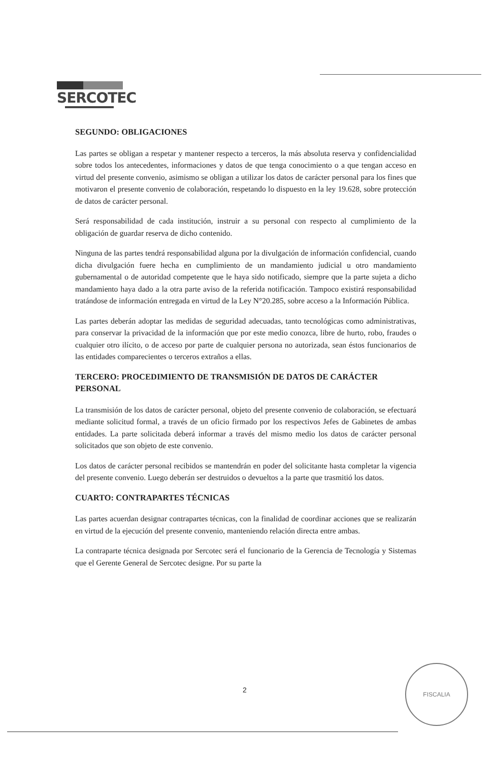SERCOTEC
SEGUNDO: OBLIGACIONES
Las partes se obligan a respetar y mantener respecto a terceros, la más absoluta reserva y confidencialidad sobre todos los antecedentes, informaciones y datos de que tenga conocimiento o a que tengan acceso en virtud del presente convenio, asimismo se obligan a utilizar los datos de carácter personal para los fines que motivaron el presente convenio de colaboración, respetando lo dispuesto en la ley 19.628, sobre protección de datos de carácter personal.
Será responsabilidad de cada institución, instruir a su personal con respecto al cumplimiento de la obligación de guardar reserva de dicho contenido.
Ninguna de las partes tendrá responsabilidad alguna por la divulgación de información confidencial, cuando dicha divulgación fuere hecha en cumplimiento de un mandamiento judicial u otro mandamiento gubernamental o de autoridad competente que le haya sido notificado, siempre que la parte sujeta a dicho mandamiento haya dado a la otra parte aviso de la referida notificación. Tampoco existirá responsabilidad tratándose de información entregada en virtud de la Ley N°20.285, sobre acceso a la Información Pública.
Las partes deberán adoptar las medidas de seguridad adecuadas, tanto tecnológicas como administrativas, para conservar la privacidad de la información que por este medio conozca, libre de hurto, robo, fraudes o cualquier otro ilícito, o de acceso por parte de cualquier persona no autorizada, sean éstos funcionarios de las entidades comparecientes o terceros extraños a ellas.
TERCERO: PROCEDIMIENTO DE TRANSMISIÓN DE DATOS DE CARÁCTER PERSONAL
La transmisión de los datos de carácter personal, objeto del presente convenio de colaboración, se efectuará mediante solicitud formal, a través de un oficio firmado por los respectivos Jefes de Gabinetes de ambas entidades. La parte solicitada deberá informar a través del mismo medio los datos de carácter personal solicitados que son objeto de este convenio.
Los datos de carácter personal recibidos se mantendrán en poder del solicitante hasta completar la vigencia del presente convenio. Luego deberán ser destruidos o devueltos a la parte que trasmitió los datos.
CUARTO: CONTRAPARTES TÉCNICAS
Las partes acuerdan designar contrapartes técnicas, con la finalidad de coordinar acciones que se realizarán en virtud de la ejecución del presente convenio, manteniendo relación directa entre ambas.
La contraparte técnica designada por Sercotec será el funcionario de la Gerencia de Tecnología y Sistemas que el Gerente General de Sercotec designe. Por su parte la
2
FISCALIA